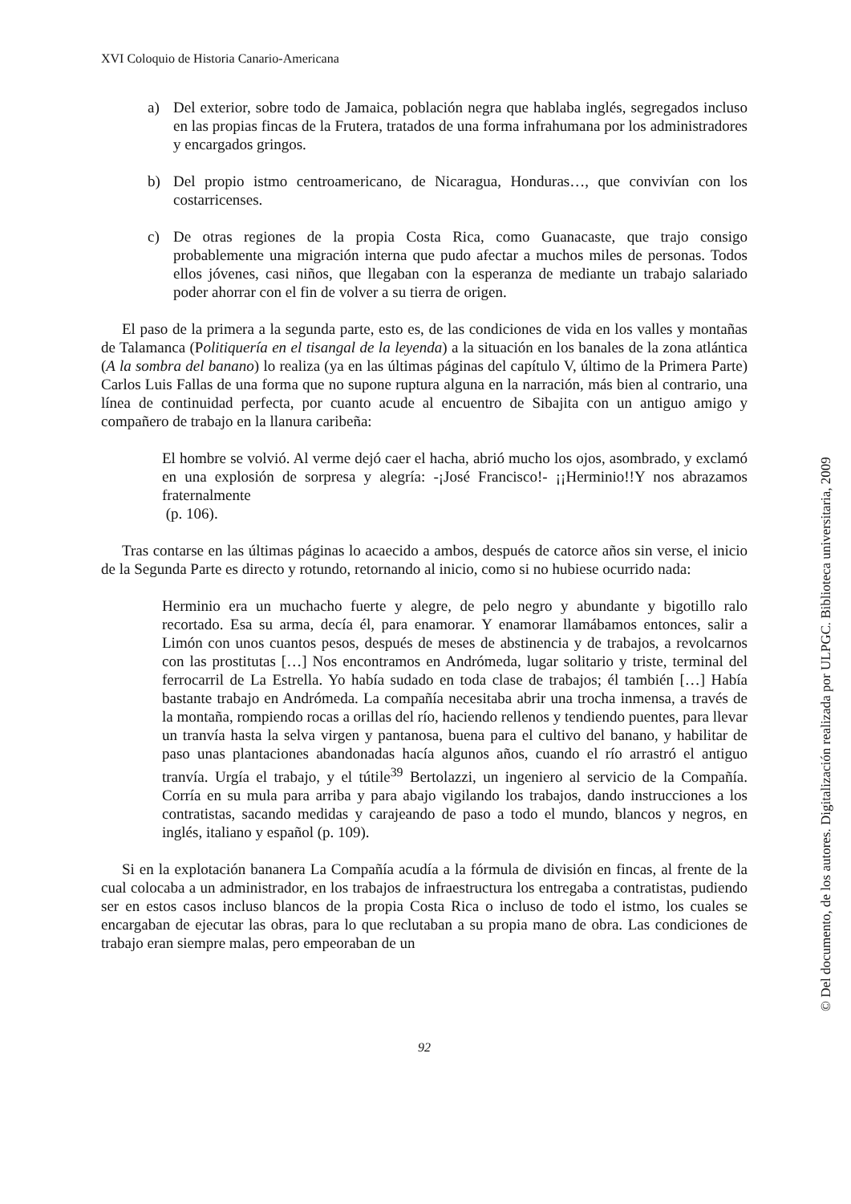XVI Coloquio de Historia Canario-Americana
a) Del exterior, sobre todo de Jamaica, población negra que hablaba inglés, segregados incluso en las propias fincas de la Frutera, tratados de una forma infrahumana por los administradores y encargados gringos.
b) Del propio istmo centroamericano, de Nicaragua, Honduras…, que convivían con los costarricenses.
c) De otras regiones de la propia Costa Rica, como Guanacaste, que trajo consigo probablemente una migración interna que pudo afectar a muchos miles de personas. Todos ellos jóvenes, casi niños, que llegaban con la esperanza de mediante un trabajo salariado poder ahorrar con el fin de volver a su tierra de origen.
El paso de la primera a la segunda parte, esto es, de las condiciones de vida en los valles y montañas de Talamanca (Politiquería en el tisangal de la leyenda) a la situación en los banales de la zona atlántica (A la sombra del banano) lo realiza (ya en las últimas páginas del capítulo V, último de la Primera Parte) Carlos Luis Fallas de una forma que no supone ruptura alguna en la narración, más bien al contrario, una línea de continuidad perfecta, por cuanto acude al encuentro de Sibajita con un antiguo amigo y compañero de trabajo en la llanura caribeña:
El hombre se volvió. Al verme dejó caer el hacha, abrió mucho los ojos, asombrado, y exclamó en una explosión de sorpresa y alegría: -¡José Francisco!- ¡¡Herminio!!Y nos abrazamos fraternalmente
(p. 106).
Tras contarse en las últimas páginas lo acaecido a ambos, después de catorce años sin verse, el inicio de la Segunda Parte es directo y rotundo, retornando al inicio, como si no hubiese ocurrido nada:
Herminio era un muchacho fuerte y alegre, de pelo negro y abundante y bigotillo ralo recortado. Esa su arma, decía él, para enamorar. Y enamorar llamábamos entonces, salir a Limón con unos cuantos pesos, después de meses de abstinencia y de trabajos, a revolcarnos con las prostitutas […] Nos encontramos en Andrómeda, lugar solitario y triste, terminal del ferrocarril de La Estrella. Yo había sudado en toda clase de trabajos; él también […] Había bastante trabajo en Andrómeda. La compañía necesitaba abrir una trocha inmensa, a través de la montaña, rompiendo rocas a orillas del río, haciendo rellenos y tendiendo puentes, para llevar un tranvía hasta la selva virgen y pantanosa, buena para el cultivo del banano, y habilitar de paso unas plantaciones abandonadas hacía algunos años, cuando el río arrastró el antiguo tranvía. Urgía el trabajo, y el tútile<sup>39</sup> Bertolazzi, un ingeniero al servicio de la Compañía. Corría en su mula para arriba y para abajo vigilando los trabajos, dando instrucciones a los contratistas, sacando medidas y carajeando de paso a todo el mundo, blancos y negros, en inglés, italiano y español (p. 109).
Si en la explotación bananera La Compañía acudía a la fórmula de división en fincas, al frente de la cual colocaba a un administrador, en los trabajos de infraestructura los entregaba a contratistas, pudiendo ser en estos casos incluso blancos de la propia Costa Rica o incluso de todo el istmo, los cuales se encargaban de ejecutar las obras, para lo que reclutaban a su propia mano de obra. Las condiciones de trabajo eran siempre malas, pero empeoraban de un
92
© Del documento, de los autores. Digitalización realizada por ULPGC. Biblioteca universitaria, 2009